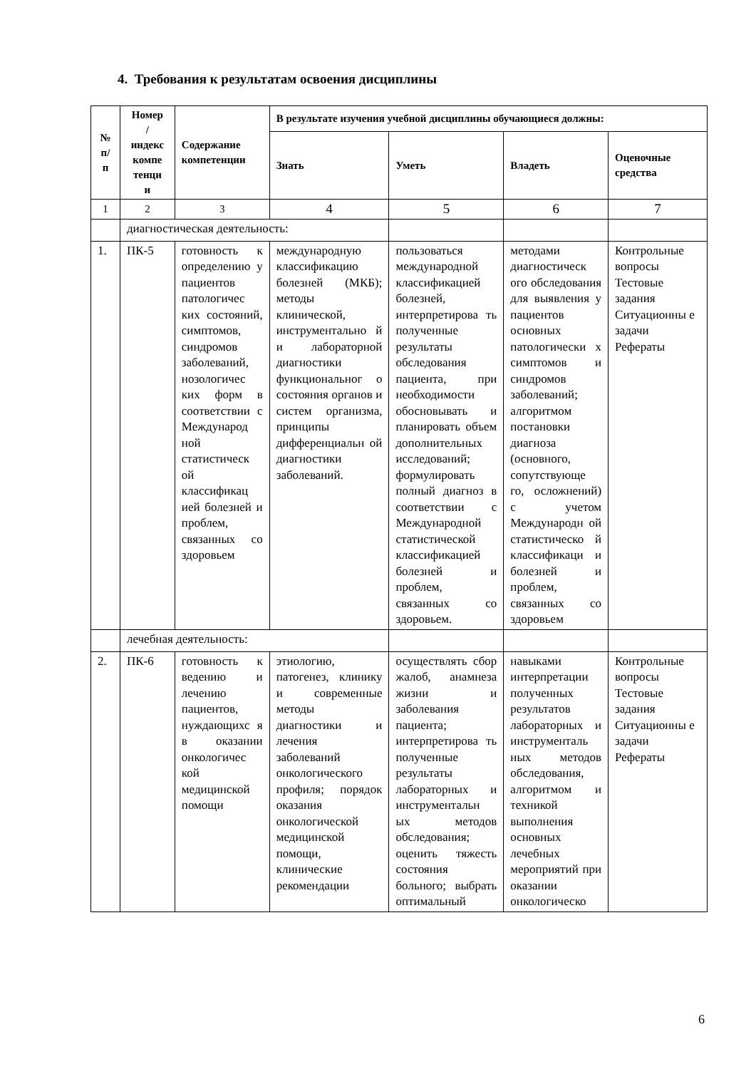4. Требования к результатам освоения дисциплины
| № п/ п | Номер / индекс компе тенци и | Содержание компетенции | В результате изучения учебной дисциплины обучающиеся должны: | | | |
| --- | --- | --- | --- | --- | --- | --- |
| | | | Знать | Уметь | Владеть | Оценочные средства |
| 1 | 2 | 3 | 4 | 5 | 6 | 7 |
| | диагностическая деятельность: | | | | | |
| 1. | ПК-5 | готовность к определению у пациентов патологичес ких состояний, симптомов, синдромов заболеваний, нозологичес ких форм в соответствии с Международ ной статистическ ой классификац ией болезней и проблем, связанных со здоровьем | международную классификацию болезней (МКБ); методы клинической, инструментально й и лабораторной диагностики функциональног о состояния органов и систем организма, принципы дифференциальн ой диагностики заболеваний. | пользоваться международной классификацией болезней, интерпретирова ть полученные результаты обследования пациента, при необходимости обосновывать и планировать объем дополнительных исследований; формулировать полный диагноз в соответствии с Международной статистической классификацией болезней и проблем, связанных со здоровьем. | методами диагностическ ого обследования для выявления у пациентов основных патологически х симптомов и синдромов заболеваний; алгоритмом постановки диагноза (основного, сопутствующе го, осложнений) с учетом Международн ой статистическо й классификаци и болезней и проблем, связанных со здоровьем | Контрольные вопросы Тестовые задания Ситуационны е задачи Рефераты |
| | лечебная деятельность: | | | | | |
| 2. | ПК-6 | готовность к ведению и лечению пациентов, нуждающихс я в оказании онкологичес кой медицинской помощи | этиологию, патогенез, клинику и современные методы диагностики и лечения заболеваний онкологического профиля; порядок оказания онкологической медицинской помощи, клинические рекомендации | осуществлять сбор жалоб, анамнеза жизни и заболевания пациента; интерпретирова ть полученные результаты лабораторных и инструментальн ых методов обследования; оценить тяжесть состояния больного; выбрать оптимальный | навыками интерпретации полученных результатов лабораторных и инструменталь ных методов обследования, алгоритмом и техникой выполнения основных лечебных мероприятий при оказании онкологическо | Контрольные вопросы Тестовые задания Ситуационны е задачи Рефераты |
6